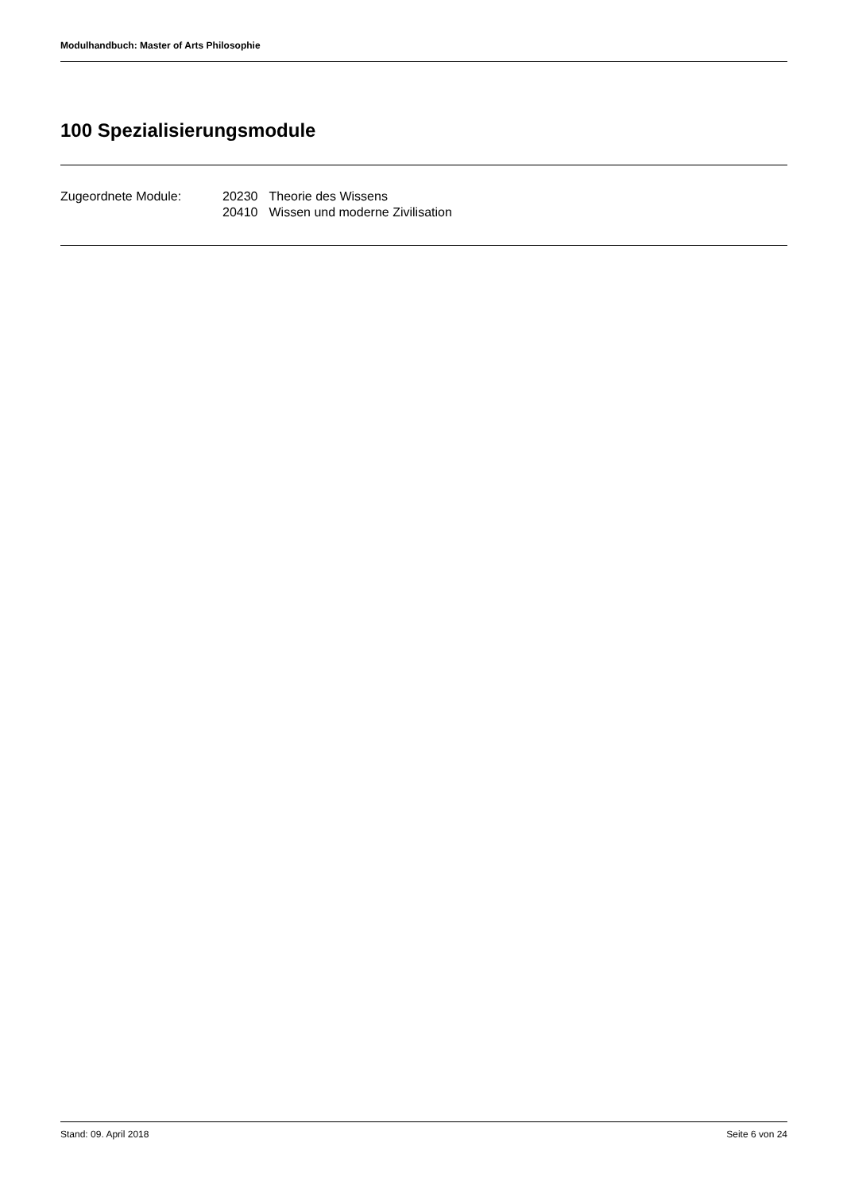Modulhandbuch: Master of Arts Philosophie
100 Spezialisierungsmodule
| Zugeordnete Module: | 20230 | Theorie des Wissens |
| | 20410 | Wissen und moderne Zivilisation |
Stand: 09. April 2018 Seite 6 von 24